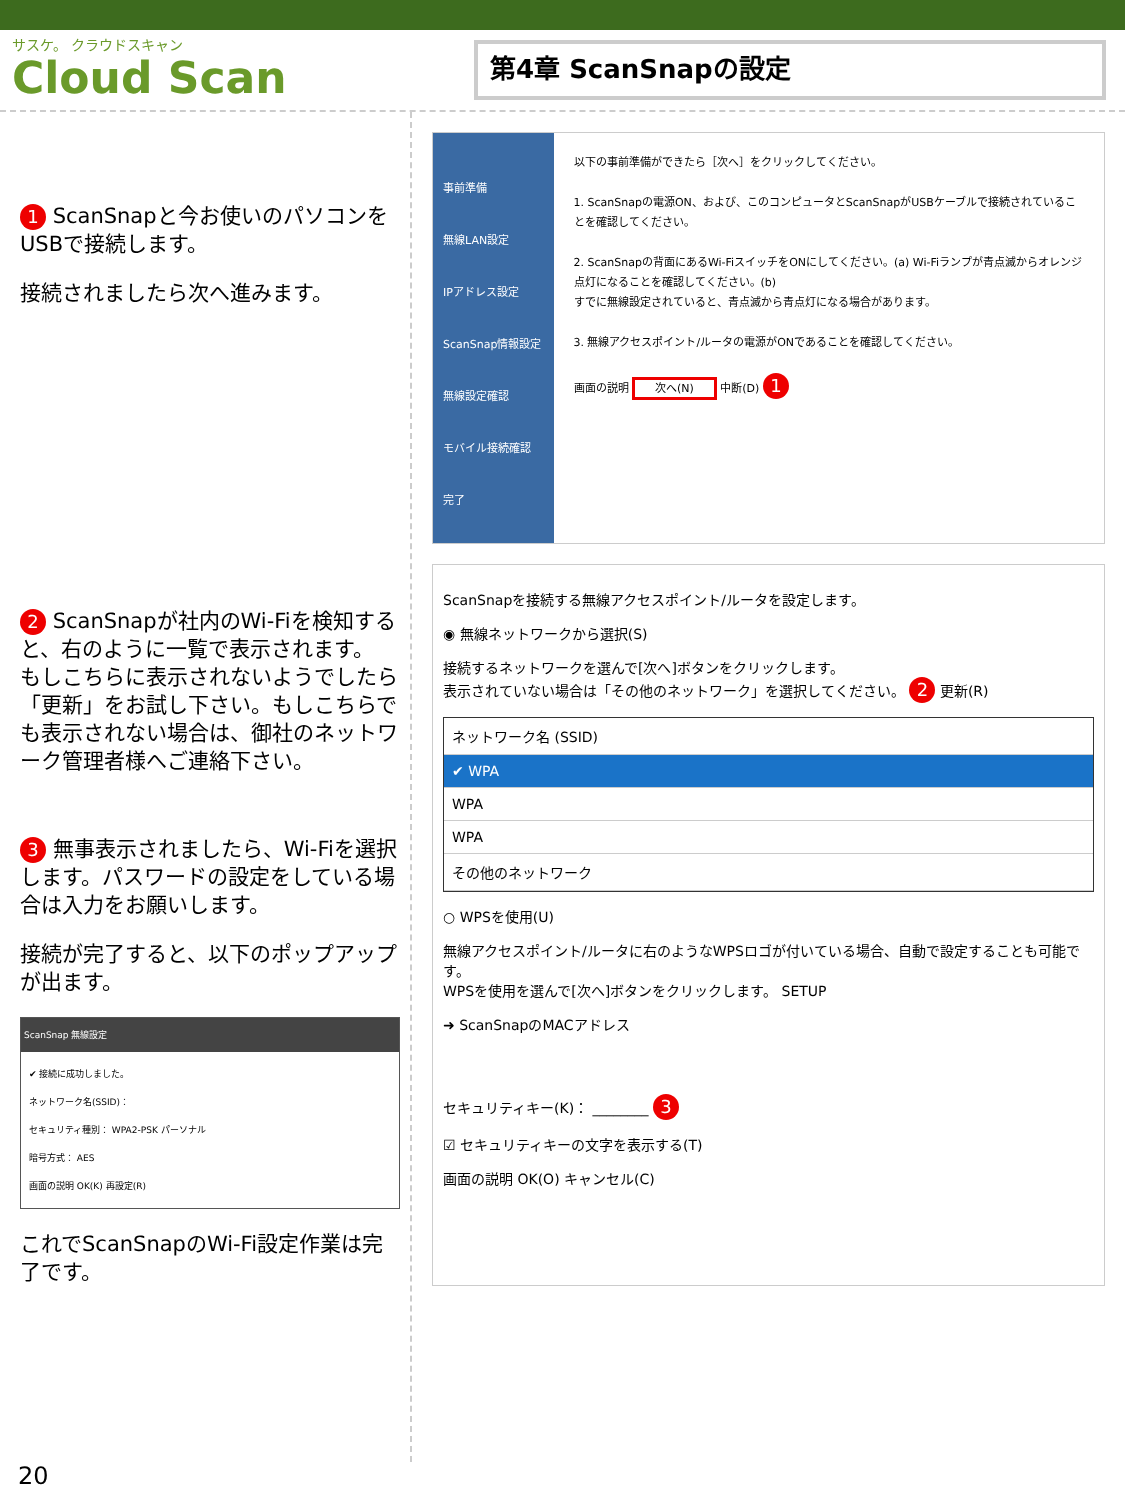サスケ。 クラウドスキャン
Cloud Scan
第4章 ScanSnapの設定
1 ScanSnapと今お使いのパソコンをUSBで接続します。
接続されましたら次へ進みます。
2 ScanSnapが社内のWi-Fiを検知すると、右のように一覧で表示されます。
もしこちらに表示されないようでしたら「更新」をお試し下さい。もしこちらでも表示されない場合は、御社のネットワーク管理者様へご連絡下さい。
3 無事表示されましたら、Wi-Fiを選択します。パスワードの設定をしている場合は入力をお願いします。
接続が完了すると、以下のポップアップが出ます。
ScanSnap 無線設定
✔ 接続に成功しました。
ネットワーク名(SSID)：
セキュリティ種別： WPA2-PSK パーソナル
暗号方式： AES
画面の説明 OK(K) 再設定(R)
これでScanSnapのWi-Fi設定作業は完了です。
事前準備
無線LAN設定
IPアドレス設定
ScanSnap情報設定
無線設定確認
モバイル接続確認
完了
以下の事前準備ができたら［次へ］をクリックしてください。
1. ScanSnapの電源ON、および、このコンピュータとScanSnapがUSBケーブルで接続されていることを確認してください。
2. ScanSnapの背面にあるWi-FiスイッチをONにしてください。(a) Wi-Fiランプが青点滅からオレンジ点灯になることを確認してください。(b)
すでに無線設定されていると、青点滅から青点灯になる場合があります。
3. 無線アクセスポイント/ルータの電源がONであることを確認してください。
画面の説明 次へ(N) 中断(D) 1
ScanSnapを接続する無線アクセスポイント/ルータを設定します。
◉ 無線ネットワークから選択(S)
接続するネットワークを選んで[次へ]ボタンをクリックします。
表示されていない場合は「その他のネットワーク」を選択してください。 2 更新(R)
ネットワーク名 (SSID)
✔ WPA
WPA
WPA
その他のネットワーク
○ WPSを使用(U)
無線アクセスポイント/ルータに右のようなWPSロゴが付いている場合、自動で設定することも可能です。
WPSを使用を選んで[次へ]ボタンをクリックします。 SETUP
➜ ScanSnapのMACアドレス
セキュリティキー(K)： ________ 3
☑ セキュリティキーの文字を表示する(T)
画面の説明 OK(O) キャンセル(C)
20